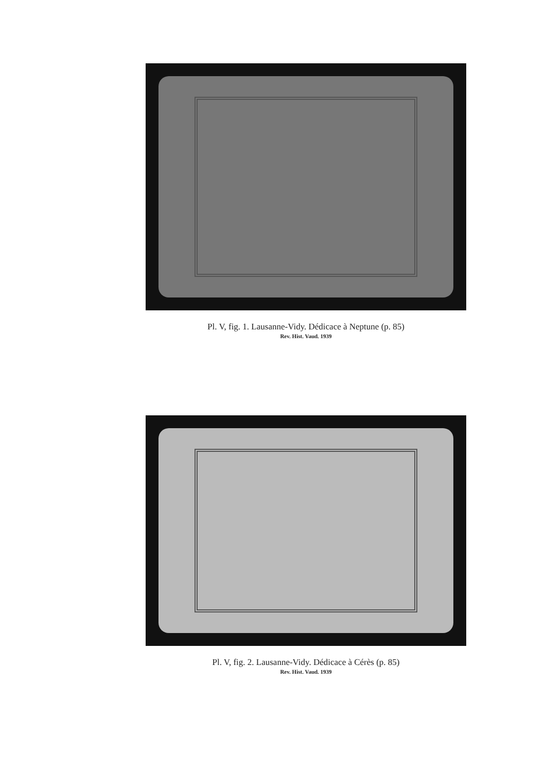Pl. V, fig. 1. Lausanne-Vidy. Dédicace à Neptune (p. 85)
Rev. Hist. Vaud. 1939
Pl. V, fig. 2. Lausanne-Vidy. Dédicace à Cérès (p. 85)
Rev. Hist. Vaud. 1939